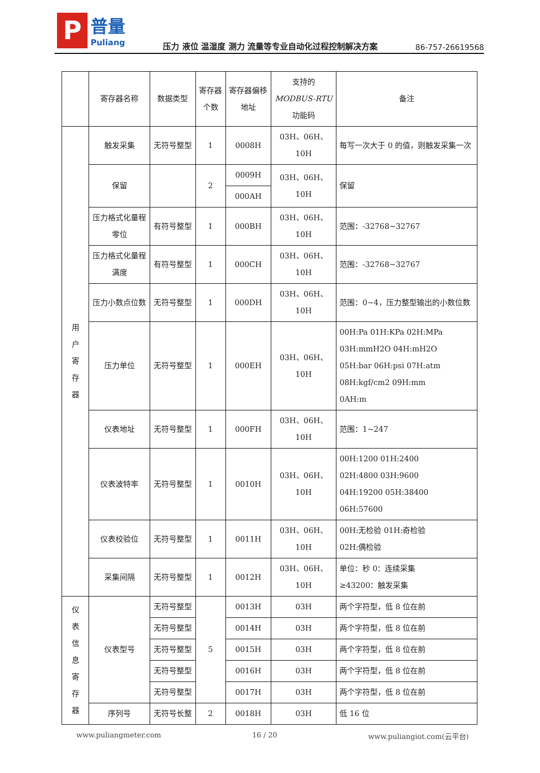P普量 Puliang
压力 液位 温湿度 测力 流量等专业自动化过程控制解决方案
86-757-26619568
| | 寄存器名称 | 数据类型 | 寄存器 个数 | 寄存器偏移 地址 | 支持的 MODBUS-RTU 功能码 | 备注 |
| --- | --- | --- | --- | --- | --- | --- |
| 用 户 寄 存 器 | 触发采集 | 无符号整型 | 1 | 0008H | 03H、06H、 10H | 每写一次大于 0 的值，则触发采集一次 |
| | 保留 | | 2 | 0009H | 03H、06H、 10H | 保留 |
| | | | | 000AH | | |
| | 压力格式化量程 零位 | 有符号整型 | 1 | 000BH | 03H、06H、 10H | 范围：-32768~32767 |
| | 压力格式化量程 满度 | 有符号整型 | 1 | 000CH | 03H、06H、 10H | 范围：-32768~32767 |
| | 压力小数点位数 | 无符号整型 | 1 | 000DH | 03H、06H、 10H | 范围：0~4，压力整型输出的小数位数 |
| | 压力单位 | 无符号整型 | 1 | 000EH | 03H、06H、 10H | 00H:Pa 01H:KPa 02H:MPa 03H:mmH2O 04H:mH2O 05H:bar 06H:psi 07H:atm 08H:kgf/cm2 09H:mm 0AH:m |
| | 仪表地址 | 无符号整型 | 1 | 000FH | 03H、06H、 10H | 范围：1~247 |
| | 仪表波特率 | 无符号整型 | 1 | 0010H | 03H、06H、 10H | 00H:1200 01H:2400 02H:4800 03H:9600 04H:19200 05H:38400 06H:57600 |
| | 仪表校验位 | 无符号整型 | 1 | 0011H | 03H、06H、 10H | 00H:无检验 01H:奇检验 02H:偶检验 |
| | 采集间隔 | 无符号整型 | 1 | 0012H | 03H、06H、 10H | 单位：秒 0：连续采集 ≥43200：触发采集 |
| 仪 表 信 息 寄 存 器 | 仪表型号 | 无符号整型 | 5 | 0013H | 03H | 两个字符型，低 8 位在前 |
| | | 无符号整型 | | 0014H | 03H | 两个字符型，低 8 位在前 |
| | | 无符号整型 | | 0015H | 03H | 两个字符型，低 8 位在前 |
| | | 无符号整型 | | 0016H | 03H | 两个字符型，低 8 位在前 |
| | | 无符号整型 | | 0017H | 03H | 两个字符型，低 8 位在前 |
| | 序列号 | 无符号长整 | 2 | 0018H | 03H | 低 16 位 |
www.puliangmeter.com 16 / 20 www.puliangiot.com(云平台)